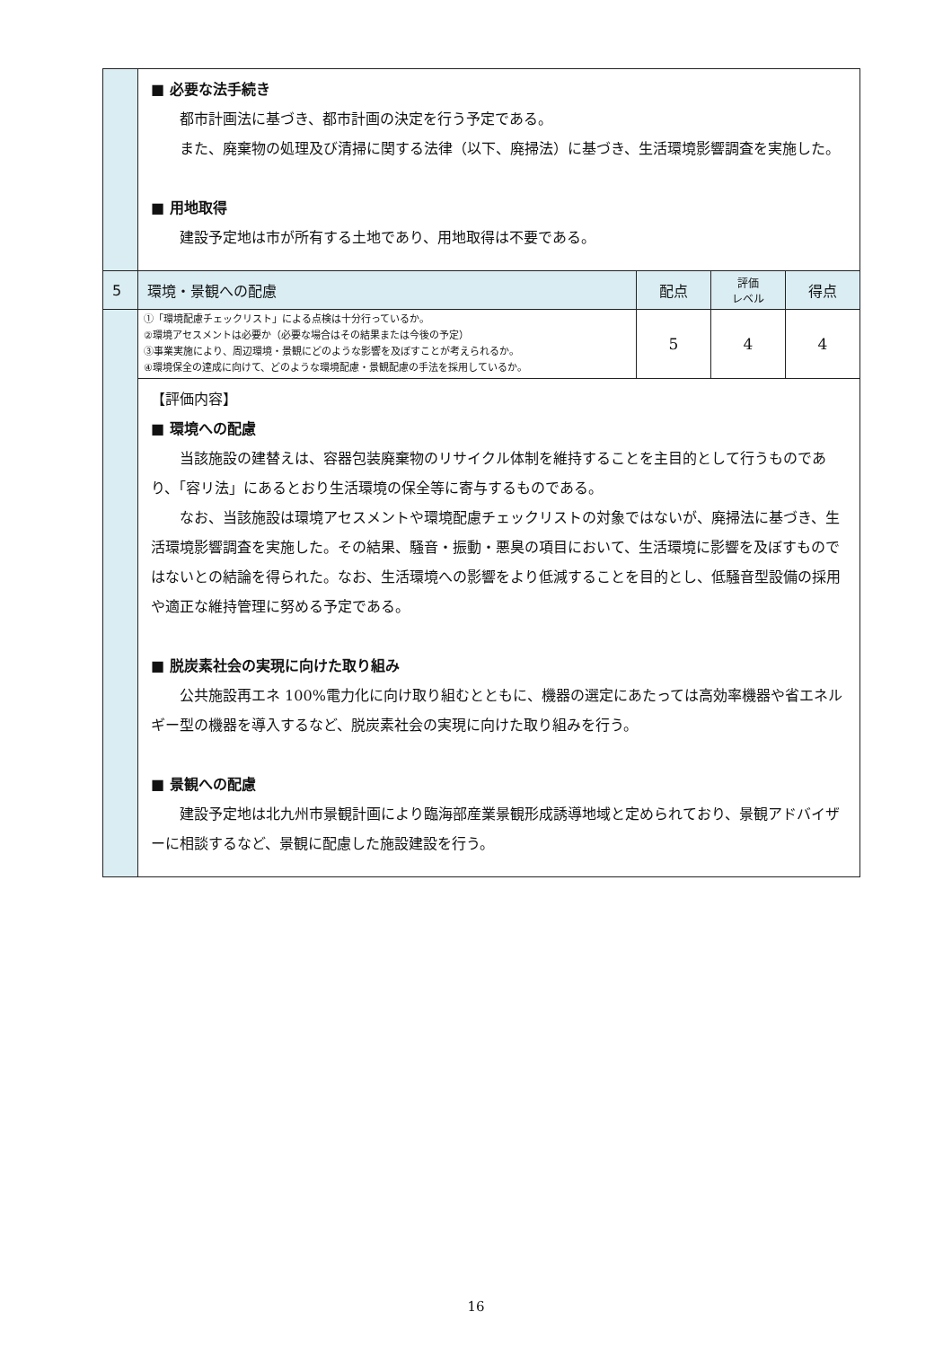| | ■ 必要な法手続き 都市計画法に基づき、都市計画の決定を行う予定である。 また、廃棄物の処理及び清掃に関する法律（以下、廃掃法）に基づき、生活環境影響調査を実施した。 ■ 用地取得 建設予定地は市が所有する土地であり、用地取得は不要である。 | | | |
| 5 | 環境・景観への配慮 | 配点 | 評価 レベル | 得点 |
| | ①「環境配慮チェックリスト」による点検は十分行っているか。 ②環境アセスメントは必要か（必要な場合はその結果または今後の予定） ③事業実施により、周辺環境・景観にどのような影響を及ぼすことが考えられるか。 ④環境保全の達成に向けて、どのような環境配慮・景観配慮の手法を採用しているか。 | 5 | 4 | 4 |
| | 【評価内容】 ■ 環境への配慮 当該施設の建替えは、容器包装廃棄物のリサイクル体制を維持することを主目的として行うものであり、「容リ法」にあるとおり生活環境の保全等に寄与するものである。 なお、当該施設は環境アセスメントや環境配慮チェックリストの対象ではないが、廃掃法に基づき、生活環境影響調査を実施した。その結果、騒音・振動・悪臭の項目において、生活環境に影響を及ぼすものではないとの結論を得られた。なお、生活環境への影響をより低減することを目的とし、低騒音型設備の採用や適正な維持管理に努める予定である。 ■ 脱炭素社会の実現に向けた取り組み 公共施設再エネ 100%電力化に向け取り組むとともに、機器の選定にあたっては高効率機器や省エネルギー型の機器を導入するなど、脱炭素社会の実現に向けた取り組みを行う。 ■ 景観への配慮 建設予定地は北九州市景観計画により臨海部産業景観形成誘導地域と定められており、景観アドバイザーに相談するなど、景観に配慮した施設建設を行う。 | | | |
16